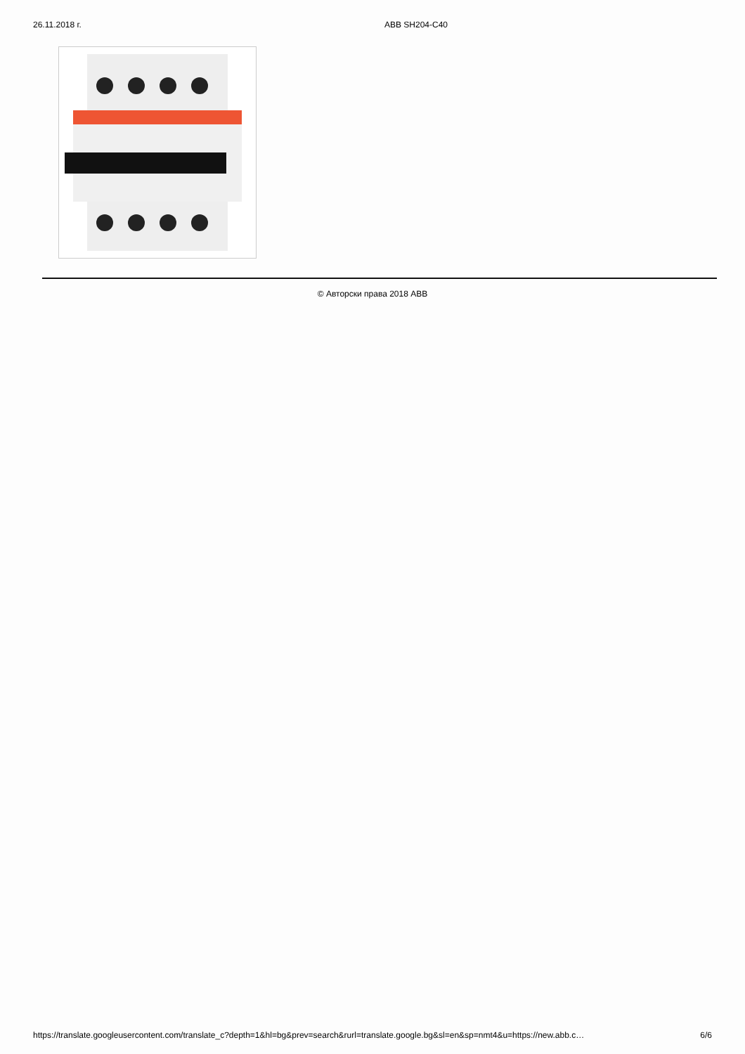26.11.2018 г. ABB SH204-C40
© Авторски права 2018 ABB
https://translate.googleusercontent.com/translate_c?depth=1&hl=bg&prev=search&rurl=translate.google.bg&sl=en&sp=nmt4&u=https://new.abb.c… 6/6